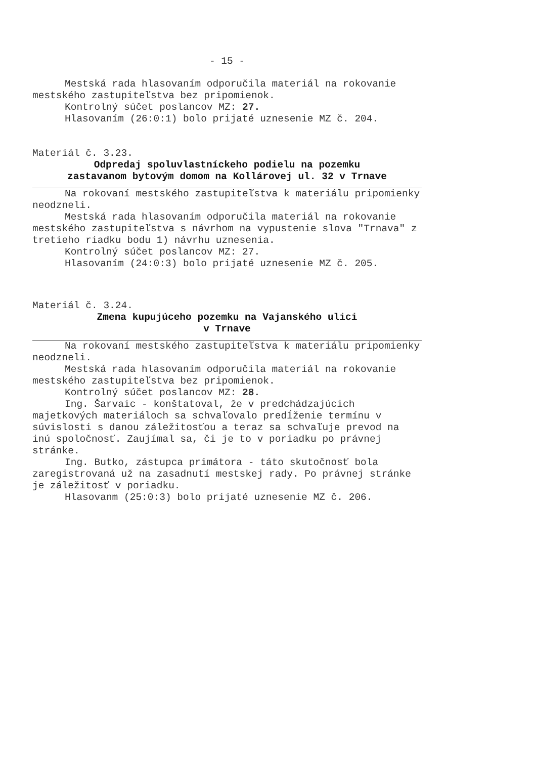- 15 -
Mestská rada hlasovaním odporučila materiál na rokovanie mestského zastupiteľstva bez pripomienok.
Kontrolný súčet poslancov MZ: 27.
Hlasovaním (26:0:1) bolo prijaté uznesenie MZ č. 204.
Materiál č. 3.23.
Odpredaj spoluvlastníckeho podielu na pozemku
zastavanom bytovým domom na Kollárovej ul. 32 v Trnave
Na rokovaní mestského zastupiteľstva k materiálu pripomienky neodzneli.
Mestská rada hlasovaním odporučila materiál na rokovanie mestského zastupiteľstva s návrhom na vypustenie slova "Trnava" z tretieho riadku bodu 1) návrhu uznesenia.
Kontrolný súčet poslancov MZ: 27.
Hlasovaním (24:0:3) bolo prijaté uznesenie MZ č. 205.
Materiál č. 3.24.
Zmena kupujúceho pozemku na Vajanského ulici
v Trnave
Na rokovaní mestského zastupiteľstva k materiálu pripomienky neodzneli.
Mestská rada hlasovaním odporučila materiál na rokovanie mestského zastupiteľstva bez pripomienok.
Kontrolný súčet poslancov MZ: 28.
Ing. Šarvaic - konštatoval, že v predchádzajúcich majetkových materiáloch sa schvaľovalo predĺženie termínu v súvislosti s danou záležitosťou a teraz sa schvaľuje prevod na inú spoločnosť. Zaujímal sa, či je to v poriadku po právnej stránke.
Ing. Butko, zástupca primátora - táto skutočnosť bola zaregistrovaná už na zasadnutí mestskej rady. Po právnej stránke je záležitosť v poriadku.
Hlasovanm (25:0:3) bolo prijaté uznesenie MZ č. 206.